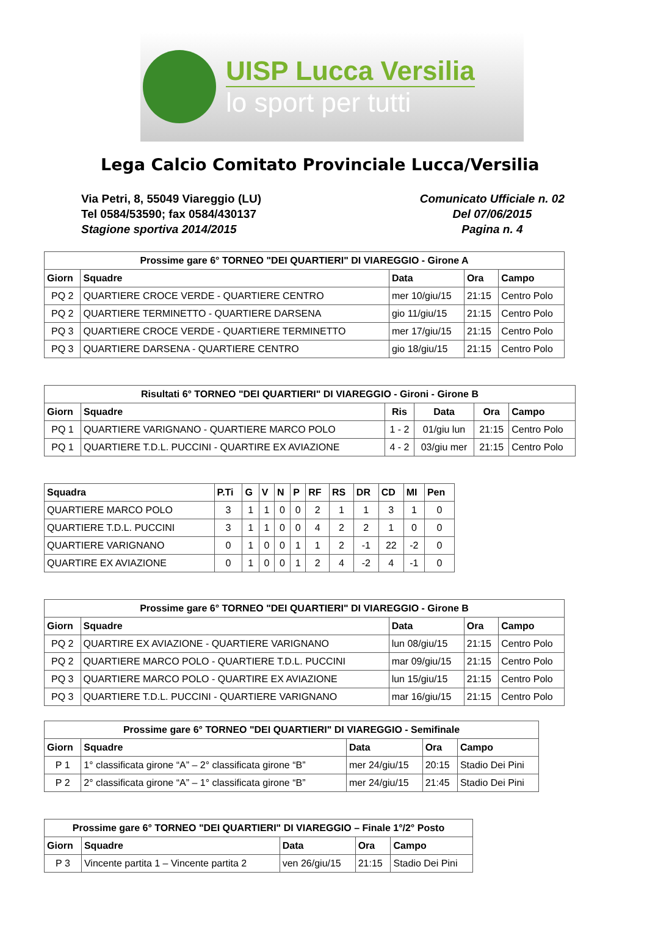UISP Lucca Versilia
lo sport per tutti
Lega Calcio Comitato Provinciale Lucca/Versilia
Via Petri, 8, 55049 Viareggio (LU)
Tel 0584/53590; fax 0584/430137
Stagione sportiva 2014/2015
Comunicato Ufficiale n. 02
Del 07/06/2015
Pagina n. 4
| Prossime gare 6° TORNEO "DEI QUARTIERI" DI VIAREGGIO - Girone A | | | | |
| --- | --- | --- | --- | --- |
| Giorn | Squadre | Data | Ora | Campo |
| PQ 2 | QUARTIERE CROCE VERDE - QUARTIERE CENTRO | mer 10/giu/15 | 21:15 | Centro Polo |
| PQ 2 | QUARTIERE TERMINETTO - QUARTIERE DARSENA | gio 11/giu/15 | 21:15 | Centro Polo |
| PQ 3 | QUARTIERE CROCE VERDE - QUARTIERE TERMINETTO | mer 17/giu/15 | 21:15 | Centro Polo |
| PQ 3 | QUARTIERE DARSENA - QUARTIERE CENTRO | gio 18/giu/15 | 21:15 | Centro Polo |
| Risultati 6° TORNEO "DEI QUARTIERI" DI VIAREGGIO - Gironi - Girone B | | | | | |
| --- | --- | --- | --- | --- | --- |
| Giorn | Squadre | Ris | Data | Ora | Campo |
| PQ 1 | QUARTIERE VARIGNANO - QUARTIERE MARCO POLO | 1 - 2 | 01/giu lun | 21:15 | Centro Polo |
| PQ 1 | QUARTIERE T.D.L. PUCCINI - QUARTIRE EX AVIAZIONE | 4 - 2 | 03/giu mer | 21:15 | Centro Polo |
| Squadra | P.Ti | G | V | N | P | RF | RS | DR | CD | MI | Pen |
| --- | --- | --- | --- | --- | --- | --- | --- | --- | --- | --- | --- |
| QUARTIERE MARCO POLO | 3 | 1 | 1 | 0 | 0 | 2 | 1 | 1 | 3 | 1 | 0 |
| QUARTIERE T.D.L. PUCCINI | 3 | 1 | 1 | 0 | 0 | 4 | 2 | 2 | 1 | 0 | 0 |
| QUARTIERE VARIGNANO | 0 | 1 | 0 | 0 | 1 | 1 | 2 | -1 | 22 | -2 | 0 |
| QUARTIRE EX AVIAZIONE | 0 | 1 | 0 | 0 | 1 | 2 | 4 | -2 | 4 | -1 | 0 |
| Prossime gare 6° TORNEO "DEI QUARTIERI" DI VIAREGGIO - Girone B | | | | |
| --- | --- | --- | --- | --- |
| Giorn | Squadre | Data | Ora | Campo |
| PQ 2 | QUARTIRE EX AVIAZIONE - QUARTIERE VARIGNANO | lun 08/giu/15 | 21:15 | Centro Polo |
| PQ 2 | QUARTIERE MARCO POLO - QUARTIERE T.D.L. PUCCINI | mar 09/giu/15 | 21:15 | Centro Polo |
| PQ 3 | QUARTIERE MARCO POLO - QUARTIRE EX AVIAZIONE | lun 15/giu/15 | 21:15 | Centro Polo |
| PQ 3 | QUARTIERE T.D.L. PUCCINI - QUARTIERE VARIGNANO | mar 16/giu/15 | 21:15 | Centro Polo |
| Prossime gare 6° TORNEO "DEI QUARTIERI" DI VIAREGGIO - Semifinale | | | | |
| --- | --- | --- | --- | --- |
| Giorn | Squadre | Data | Ora | Campo |
| P 1 | 1° classificata girone “A” – 2° classificata girone “B” | mer 24/giu/15 | 20:15 | Stadio Dei Pini |
| P 2 | 2° classificata girone “A” – 1° classificata girone “B” | mer 24/giu/15 | 21:45 | Stadio Dei Pini |
| Prossime gare 6° TORNEO "DEI QUARTIERI" DI VIAREGGIO – Finale 1°/2° Posto | | | | |
| --- | --- | --- | --- | --- |
| Giorn | Squadre | Data | Ora | Campo |
| P 3 | Vincente partita 1 – Vincente partita 2 | ven 26/giu/15 | 21:15 | Stadio Dei Pini |